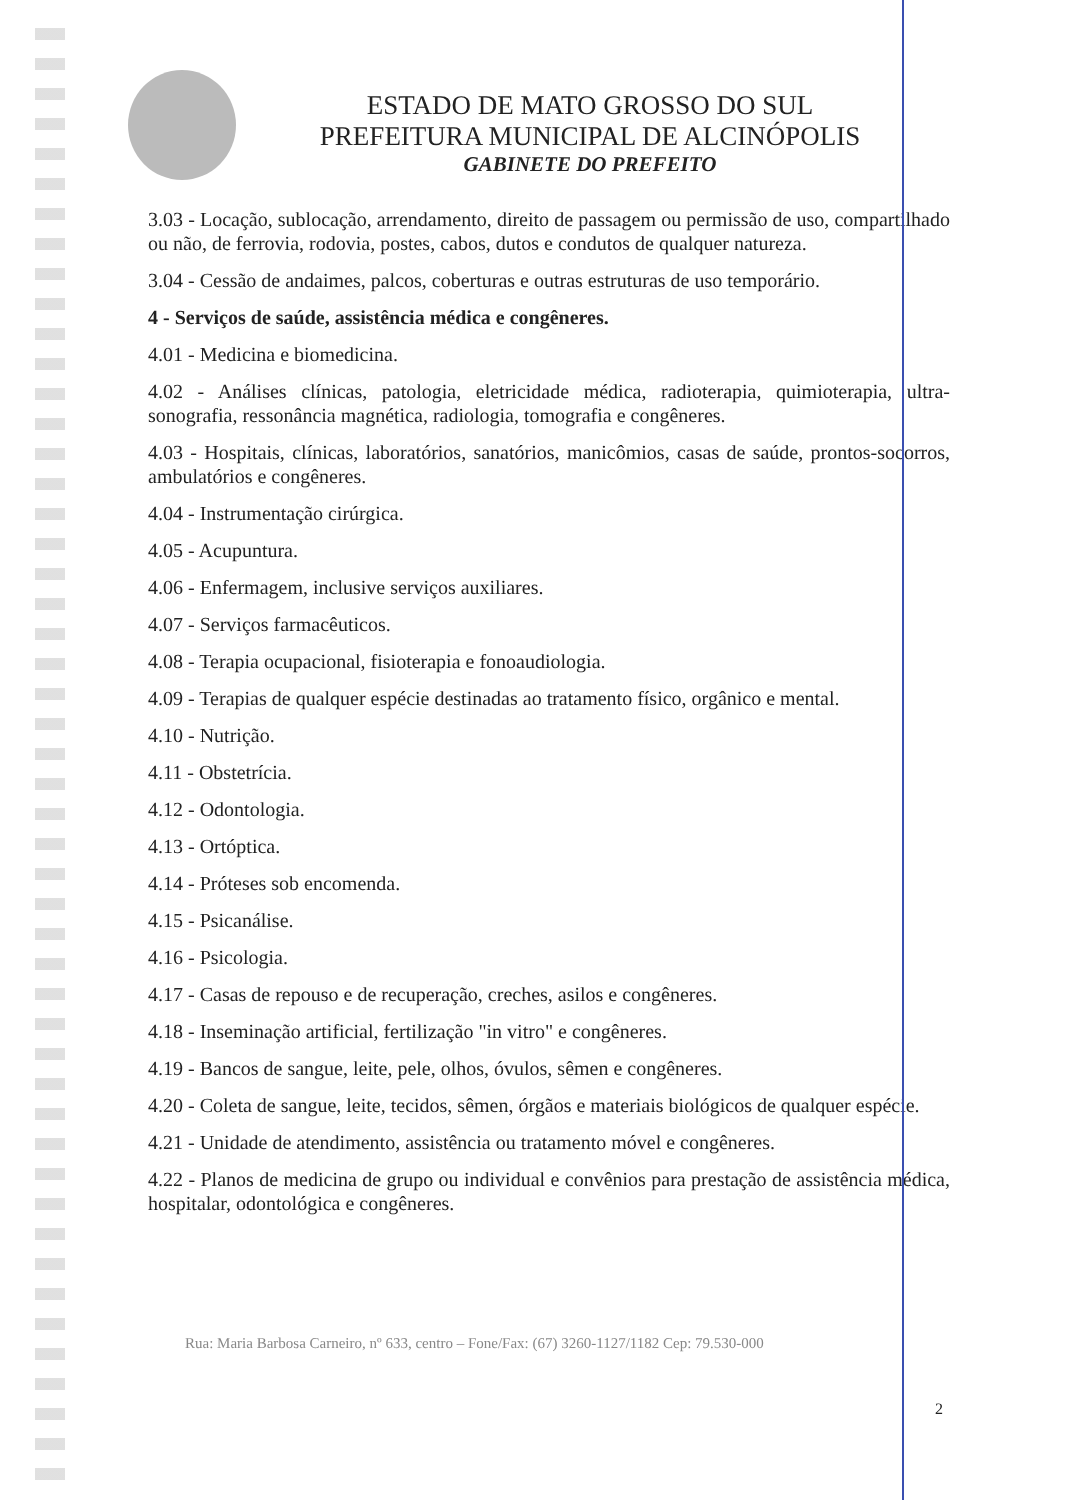ESTADO DE MATO GROSSO DO SUL
PREFEITURA MUNICIPAL DE ALCINÓPOLIS
GABINETE DO PREFEITO
3.03 - Locação, sublocação, arrendamento, direito de passagem ou permissão de uso, compartilhado ou não, de ferrovia, rodovia, postes, cabos, dutos e condutos de qualquer natureza.
3.04 - Cessão de andaimes, palcos, coberturas e outras estruturas de uso temporário.
4 - Serviços de saúde, assistência médica e congêneres.
4.01 - Medicina e biomedicina.
4.02 - Análises clínicas, patologia, eletricidade médica, radioterapia, quimioterapia, ultra-sonografia, ressonância magnética, radiologia, tomografia e congêneres.
4.03 - Hospitais, clínicas, laboratórios, sanatórios, manicômios, casas de saúde, prontos-socorros, ambulatórios e congêneres.
4.04 - Instrumentação cirúrgica.
4.05 - Acupuntura.
4.06 - Enfermagem, inclusive serviços auxiliares.
4.07 - Serviços farmacêuticos.
4.08 - Terapia ocupacional, fisioterapia e fonoaudiologia.
4.09 - Terapias de qualquer espécie destinadas ao tratamento físico, orgânico e mental.
4.10 - Nutrição.
4.11 - Obstetrícia.
4.12 - Odontologia.
4.13 - Ortóptica.
4.14 - Próteses sob encomenda.
4.15 - Psicanálise.
4.16 - Psicologia.
4.17 - Casas de repouso e de recuperação, creches, asilos e congêneres.
4.18 - Inseminação artificial, fertilização "in vitro" e congêneres.
4.19 - Bancos de sangue, leite, pele, olhos, óvulos, sêmen e congêneres.
4.20 - Coleta de sangue, leite, tecidos, sêmen, órgãos e materiais biológicos de qualquer espécie.
4.21 - Unidade de atendimento, assistência ou tratamento móvel e congêneres.
4.22 - Planos de medicina de grupo ou individual e convênios para prestação de assistência médica, hospitalar, odontológica e congêneres.
Rua: Maria Barbosa Carneiro, nº 633, centro – Fone/Fax: (67) 3260-1127/1182 Cep: 79.530-000
2